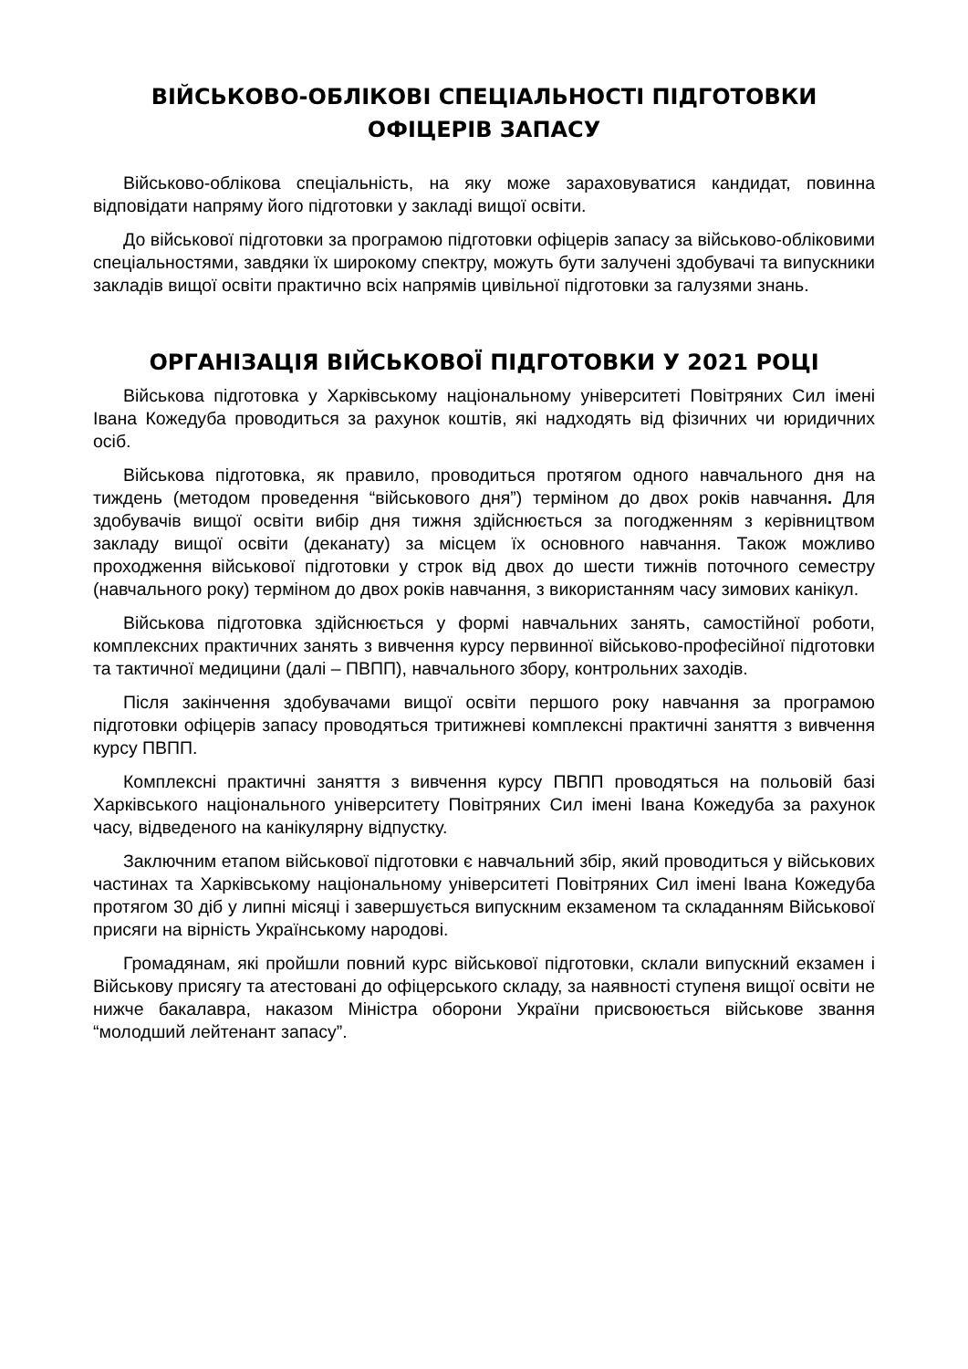ВІЙСЬКОВО-ОБЛІКОВІ СПЕЦІАЛЬНОСТІ ПІДГОТОВКИ
ОФІЦЕРІВ ЗАПАСУ
Військово-облікова спеціальність, на яку може зараховуватися кандидат, повинна відповідати напряму його підготовки у закладі вищої освіти.
До військової підготовки за програмою підготовки офіцерів запасу за військово-обліковими спеціальностями, завдяки їх широкому спектру, можуть бути залучені здобувачі та випускники закладів вищої освіти практично всіх напрямів цивільної підготовки за галузями знань.
ОРГАНІЗАЦІЯ ВІЙСЬКОВОЇ ПІДГОТОВКИ У 2021 РОЦІ
Військова підготовка у Харківському національному університеті Повітряних Сил імені Івана Кожедуба проводиться за рахунок коштів, які надходять від фізичних чи юридичних осіб.
Військова підготовка, як правило, проводиться протягом одного навчального дня на тиждень (методом проведення “військового дня”) терміном до двох років навчання. Для здобувачів вищої освіти вибір дня тижня здійснюється за погодженням з керівництвом закладу вищої освіти (деканату) за місцем їх основного навчання. Також можливо проходження військової підготовки у строк від двох до шести тижнів поточного семестру (навчального року) терміном до двох років навчання, з використанням часу зимових канікул.
Військова підготовка здійснюється у формі навчальних занять, самостійної роботи, комплексних практичних занять з вивчення курсу первинної військово-професійної підготовки та тактичної медицини (далі – ПВПП), навчального збору, контрольних заходів.
Після закінчення здобувачами вищої освіти першого року навчання за програмою підготовки офіцерів запасу проводяться тритижневі комплексні практичні заняття з вивчення курсу ПВПП.
Комплексні практичні заняття з вивчення курсу ПВПП проводяться на польовій базі Харківського національного університету Повітряних Сил імені Івана Кожедуба за рахунок часу, відведеного на канікулярну відпустку.
Заключним етапом військової підготовки є навчальний збір, який проводиться у військових частинах та Харківському національному університеті Повітряних Сил імені Івана Кожедуба протягом 30 діб у липні місяці і завершується випускним екзаменом та складанням Військової присяги на вірність Українському народові.
Громадянам, які пройшли повний курс військової підготовки, склали випускний екзамен і Військову присягу та атестовані до офіцерського складу, за наявності ступеня вищої освіти не нижче бакалавра, наказом Міністра оборони України присвоюється військове звання “молодший лейтенант запасу”.